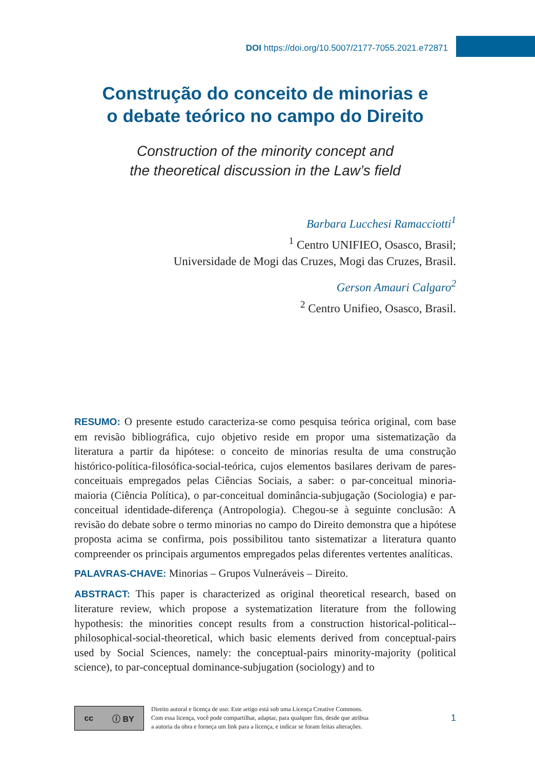DOI https://doi.org/10.5007/2177-7055.2021.e72871
Construção do conceito de minorias e
o debate teórico no campo do Direito
Construction of the minority concept and
the theoretical discussion in the Law’s field
Barbara Lucchesi Ramacciotti<sup>1</sup>
<sup>1</sup> Centro UNIFIEO, Osasco, Brasil;
Universidade de Mogi das Cruzes, Mogi das Cruzes, Brasil.
Gerson Amauri Calgaro<sup>2</sup>
<sup>2</sup> Centro Unifieo, Osasco, Brasil.
RESUMO: O presente estudo caracteriza-se como pesquisa teórica original, com base em revisão bibliográfica, cujo objetivo reside em propor uma sistematização da literatura a partir da hipótese: o conceito de minorias resulta de uma construção histórico-política-filosófica-social-teórica, cujos elementos basilares derivam de pares-conceituais empregados pelas Ciências Sociais, a saber: o par-conceitual minoria-maioria (Ciência Política), o par-conceitual dominância-subjugação (Sociologia) e par-conceitual identidade-diferença (Antropologia). Chegou-se à seguinte conclusão: A revisão do debate sobre o termo minorias no campo do Direito demonstra que a hipótese proposta acima se confirma, pois possibilitou tanto sistematizar a literatura quanto compreender os principais argumentos empregados pelas diferentes vertentes analíticas.
PALAVRAS-CHAVE: Minorias – Grupos Vulneráveis – Direito.
ABSTRACT: This paper is characterized as original theoretical research, based on literature review, which propose a systematization literature from the following hypothesis: the minorities concept results from a construction historical-political--philosophical-social-theoretical, which basic elements derived from conceptual-pairs used by Social Sciences, namely: the conceptual-pairs minority-majority (political science), to par-conceptual dominance-subjugation (sociology) and to
cc ⓘ BY
Direito autoral e licença de uso: Este artigo está sob uma Licença Creative Commons.
Com essa licença, você pode compartilhar, adaptar, para qualquer fim, desde que atribua
a autoria da obra e forneça um link para a licença, e indicar se foram feitas alterações.
1